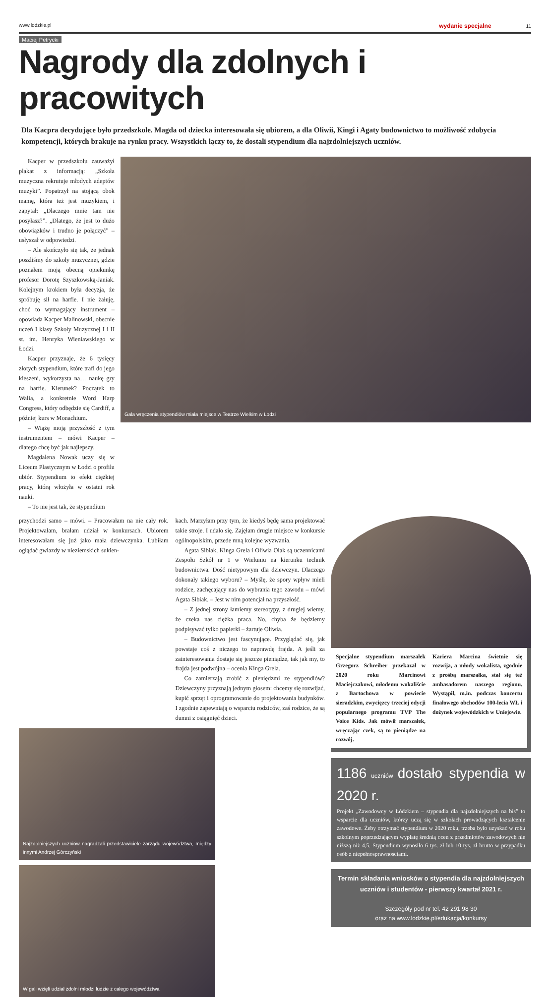www.lodzkie.pl wydanie specjalne 11
Maciej Petrycki
Nagrody dla zdolnych i pracowitych
Dla Kacpra decydujące było przedszkole. Magda od dziecka interesowała się ubiorem, a dla Oliwii, Kingi i Agaty budownictwo to możliwość zdobycia kompetencji, których brakuje na rynku pracy. Wszystkich łączy to, że dostali stypendium dla najzdolniejszych uczniów.
Kacper w przedszkolu zauważył plakat z informacją: „Szkoła muzyczna rekrutuje młodych adeptów muzyki”. Popatrzył na stojącą obok mamę, która też jest muzykiem, i zapytał: „Dlaczego mnie tam nie posyłasz?”. „Dlatego, że jest to dużo obowiązków i trudno je połączyć” – usłyszał w odpowiedzi.
– Ale skończyło się tak, że jednak poszliśmy do szkoły muzycznej, gdzie poznałem moją obecną opiekunkę profesor Dorotę Szyszkowską-Janiak. Kolejnym krokiem była decyzja, że spróbuję sił na harfie. I nie żałuję, choć to wymagający instrument – opowiada Kacper Malinowski, obecnie uczeń I klasy Szkoły Muzycznej I i II st. im. Henryka Wieniawskiego w Łodzi.
Kacper przyznaje, że 6 tysięcy złotych stypendium, które trafi do jego kieszeni, wykorzysta na… naukę gry na harfie. Kierunek? Początek to Walia, a konkretnie Word Harp Congress, który odbędzie się Cardiff, a później kurs w Monachium.
– Wiążę moją przyszłość z tym instrumentem – mówi Kacper – dlatego chcę być jak najlepszy.
Magdalena Nowak uczy się w Liceum Plastycznym w Łodzi o profilu ubiór. Stypendium to efekt ciężkiej pracy, którą włożyła w ostatni rok nauki.
– To nie jest tak, że stypendium
Gala wręczenia stypendiów miała miejsce w Teatrze Wielkim w Łodzi
przychodzi samo – mówi. – Pracowałam na nie cały rok. Projektowałam, brałam udział w konkursach. Ubiorem interesowałam się już jako mała dziewczynka. Lubiłam oglądać gwiazdy w nieziemskich sukien-
kach. Marzyłam przy tym, że kiedyś będę sama projektować takie stroje. I udało się. Zajęłam drugie miejsce w konkursie ogólnopolskim, przede mną kolejne wyzwania.
Agata Sibiak, Kinga Grela i Oliwia Olak są uczennicami Zespołu Szkół nr 1 w Wieluniu na kierunku technik budownictwa. Dość nietypowym dla dziewczyn. Dlaczego dokonały takiego wyboru? – Myślę, że spory wpływ mieli rodzice, zachęcający nas do wybrania tego zawodu – mówi Agata Sibiak. – Jest w nim potencjał na przyszłość.
– Z jednej strony łamiemy stereotypy, z drugiej wiemy, że czeka nas ciężka praca. No, chyba że będziemy podpisywać tylko papierki – żartuje Oliwia.
– Budownictwo jest fascynujące. Przyglądać się, jak powstaje coś z niczego to naprawdę frajda. A jeśli za zainteresowania dostaje się jeszcze pieniądze, tak jak my, to frajda jest podwójna – ocenia Kinga Grela.
Co zamierzają zrobić z pieniędzmi ze stypendiów? Dziewczyny przyznają jednym głosem: chcemy się rozwijać, kupić sprzęt i oprogramowanie do projektowania budynków. I zgodnie zapewniają o wsparciu rodziców, zaś rodzice, że są dumni z osiągnięć dzieci.
Najzdolniejszych uczniów nagradzali przedstawiciele zarządu województwa, między innymi Andrzej Górczyński
W gali wzięli udział zdolni młodzi ludzie z całego województwa
Specjalne stypendium marszałek Grzegorz Schreiber przekazał w 2020 roku Marcinowi Maciejczakowi, młodemu wokaliście z Bartochowa w powiecie sieradzkim, zwycięzcy trzeciej edycji popularnego programu TVP The Voice Kids. Jak mówił marszałek, wręczając czek, są to pieniądze na rozwój.
Kariera Marcina świetnie się rozwija, a młody wokalista, zgodnie z prośbą marszałka, stał się też ambasadorem naszego regionu. Wystąpił, m.in. podczas koncertu finałowego obchodów 100-lecia WŁ i dożynek wojewódzkich w Uniejowie.
1186 uczniów dostało stypendia w 2020 r.
Projekt „Zawodowcy w Łódzkiem – stypendia dla najzdolniejszych na bis” to wsparcie dla uczniów, którzy uczą się w szkołach prowadzących kształcenie zawodowe. Żeby otrzymać stypendium w 2020 roku, trzeba było uzyskać w roku szkolnym poprzedzającym wypłatę średnią ocen z przedmiotów zawodowych nie niższą niż 4,5. Stypendium wynosiło 6 tys. zł lub 10 tys. zł brutto w przypadku osób z niepełnosprawnościami.
Termin składania wniosków o stypendia dla najzdolniejszych uczniów i studentów - pierwszy kwartał 2021 r.
Szczegóły pod nr tel. 42 291 98 30
oraz na www.lodzkie.pl/edukacja/konkursy